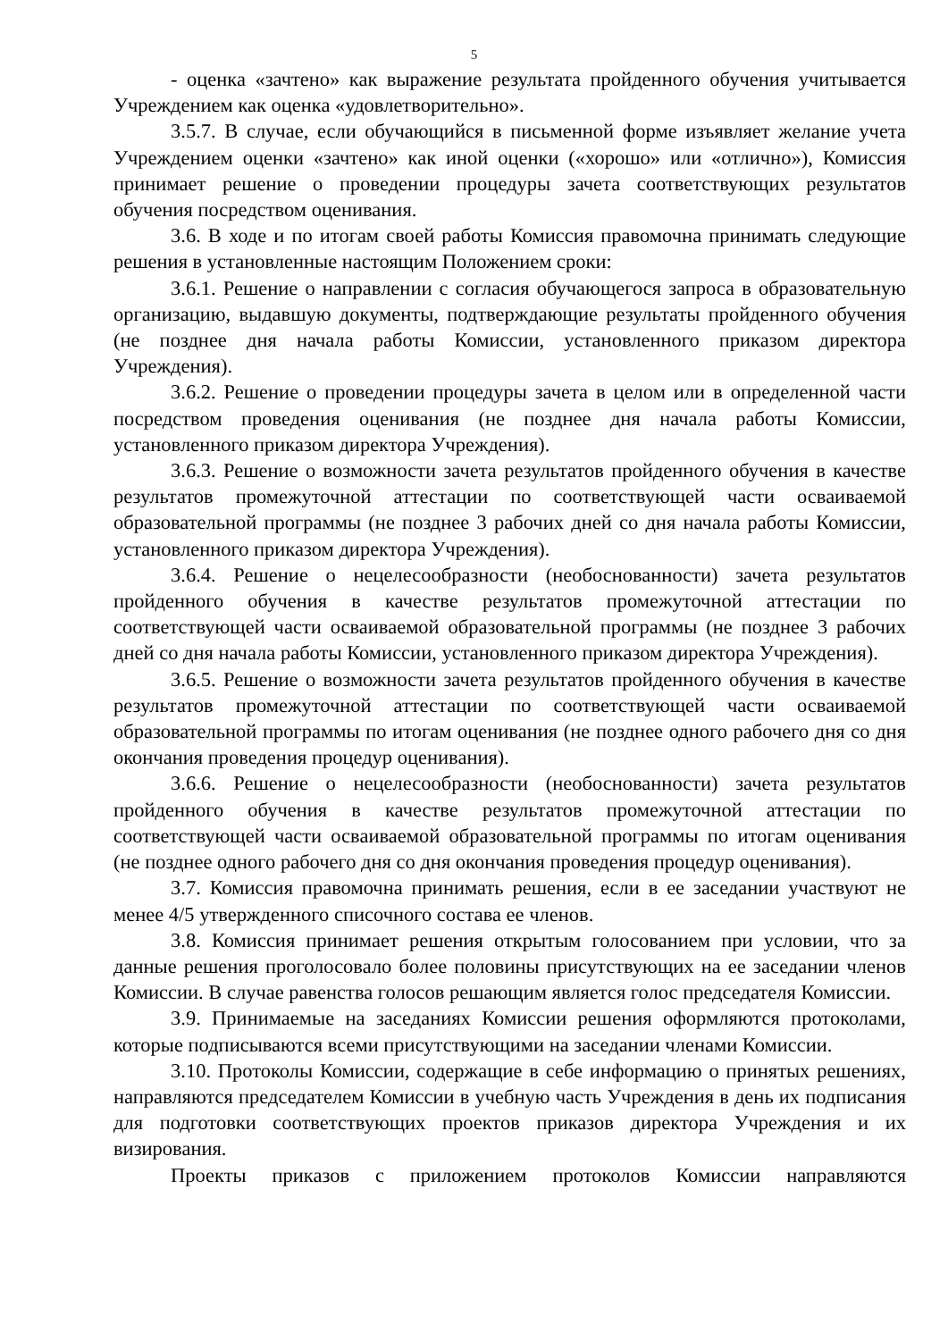5
- оценка «зачтено» как выражение результата пройденного обучения учитывается Учреждением как оценка «удовлетворительно».
3.5.7. В случае, если обучающийся в письменной форме изъявляет желание учета Учреждением оценки «зачтено» как иной оценки («хорошо» или «отлично»), Комиссия принимает решение о проведении процедуры зачета соответствующих результатов обучения посредством оценивания.
3.6. В ходе и по итогам своей работы Комиссия правомочна принимать следующие решения в установленные настоящим Положением сроки:
3.6.1. Решение о направлении с согласия обучающегося запроса в образовательную организацию, выдавшую документы, подтверждающие результаты пройденного обучения (не позднее дня начала работы Комиссии, установленного приказом директора Учреждения).
3.6.2. Решение о проведении процедуры зачета в целом или в определенной части посредством проведения оценивания (не позднее дня начала работы Комиссии, установленного приказом директора Учреждения).
3.6.3. Решение о возможности зачета результатов пройденного обучения в качестве результатов промежуточной аттестации по соответствующей части осваиваемой образовательной программы (не позднее 3 рабочих дней со дня начала работы Комиссии, установленного приказом директора Учреждения).
3.6.4. Решение о нецелесообразности (необоснованности) зачета результатов пройденного обучения в качестве результатов промежуточной аттестации по соответствующей части осваиваемой образовательной программы (не позднее 3 рабочих дней со дня начала работы Комиссии, установленного приказом директора Учреждения).
3.6.5. Решение о возможности зачета результатов пройденного обучения в качестве результатов промежуточной аттестации по соответствующей части осваиваемой образовательной программы по итогам оценивания (не позднее одного рабочего дня со дня окончания проведения процедур оценивания).
3.6.6. Решение о нецелесообразности (необоснованности) зачета результатов пройденного обучения в качестве результатов промежуточной аттестации по соответствующей части осваиваемой образовательной программы по итогам оценивания (не позднее одного рабочего дня со дня окончания проведения процедур оценивания).
3.7. Комиссия правомочна принимать решения, если в ее заседании участвуют не менее 4/5 утвержденного списочного состава ее членов.
3.8. Комиссия принимает решения открытым голосованием при условии, что за данные решения проголосовало более половины присутствующих на ее заседании членов Комиссии. В случае равенства голосов решающим является голос председателя Комиссии.
3.9. Принимаемые на заседаниях Комиссии решения оформляются протоколами, которые подписываются всеми присутствующими на заседании членами Комиссии.
3.10. Протоколы Комиссии, содержащие в себе информацию о принятых решениях, направляются председателем Комиссии в учебную часть Учреждения в день их подписания для подготовки соответствующих проектов приказов директора Учреждения и их визирования.
Проекты приказов с приложением протоколов Комиссии направляются